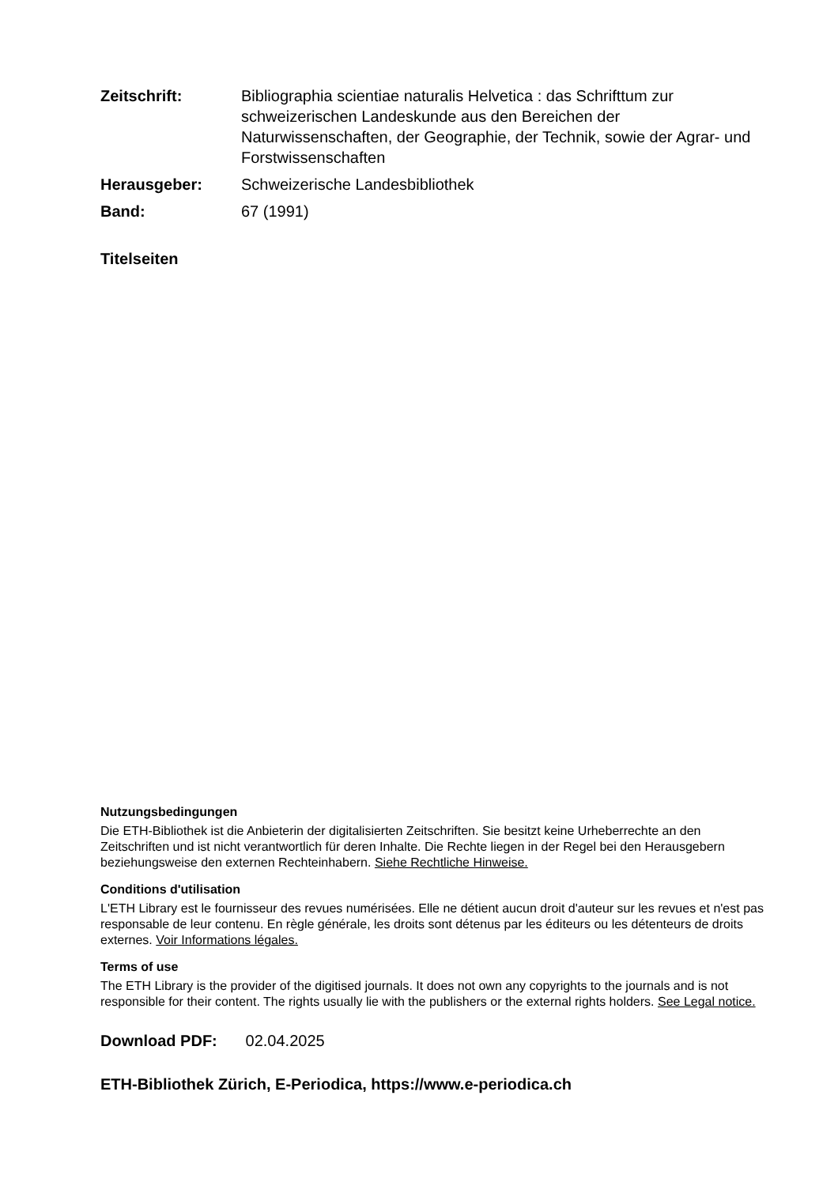Zeitschrift: Bibliographia scientiae naturalis Helvetica : das Schrifttum zur schweizerischen Landeskunde aus den Bereichen der Naturwissenschaften, der Geographie, der Technik, sowie der Agrar- und Forstwissenschaften
Herausgeber: Schweizerische Landesbibliothek
Band: 67 (1991)
Titelseiten
Nutzungsbedingungen
Die ETH-Bibliothek ist die Anbieterin der digitalisierten Zeitschriften. Sie besitzt keine Urheberrechte an den Zeitschriften und ist nicht verantwortlich für deren Inhalte. Die Rechte liegen in der Regel bei den Herausgebern beziehungsweise den externen Rechteinhabern. Siehe Rechtliche Hinweise.
Conditions d'utilisation
L'ETH Library est le fournisseur des revues numérisées. Elle ne détient aucun droit d'auteur sur les revues et n'est pas responsable de leur contenu. En règle générale, les droits sont détenus par les éditeurs ou les détenteurs de droits externes. Voir Informations légales.
Terms of use
The ETH Library is the provider of the digitised journals. It does not own any copyrights to the journals and is not responsible for their content. The rights usually lie with the publishers or the external rights holders. See Legal notice.
Download PDF: 02.04.2025
ETH-Bibliothek Zürich, E-Periodica, https://www.e-periodica.ch